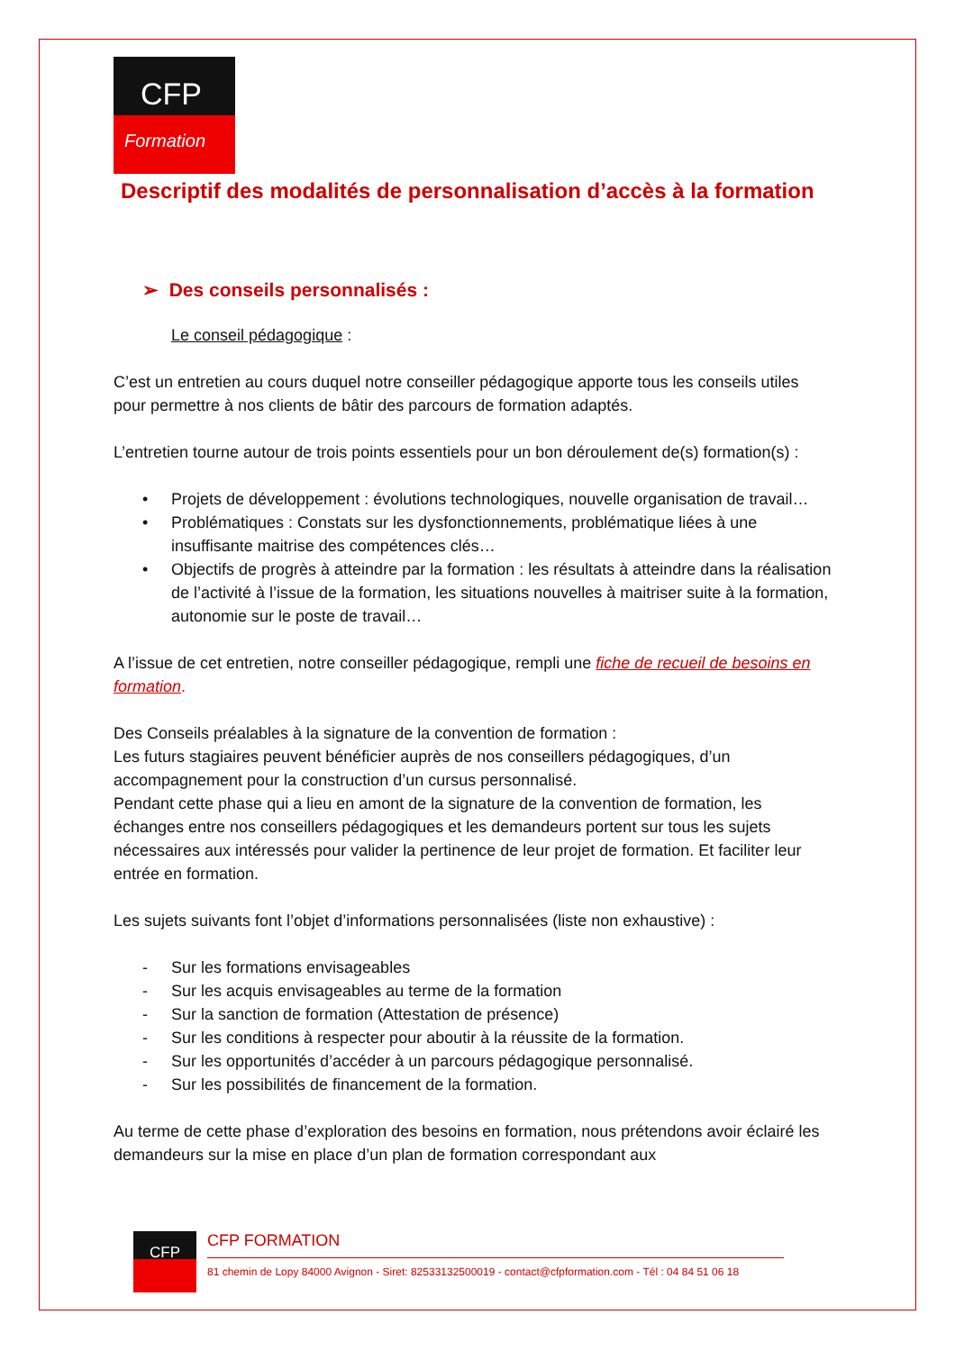CFP
Formation
Descriptif des modalités de personnalisation d’accès à la formation
➢ Des conseils personnalisés :
Le conseil pédagogique :
C’est un entretien au cours duquel notre conseiller pédagogique apporte tous les conseils utiles pour permettre à nos clients de bâtir des parcours de formation adaptés.
L’entretien tourne autour de trois points essentiels pour un bon déroulement de(s) formation(s) :
• Projets de développement : évolutions technologiques, nouvelle organisation de travail…
• Problématiques : Constats sur les dysfonctionnements, problématique liées à une insuffisante maitrise des compétences clés…
• Objectifs de progrès à atteindre par la formation : les résultats à atteindre dans la réalisation de l’activité à l’issue de la formation, les situations nouvelles à maitriser suite à la formation, autonomie sur le poste de travail…
A l’issue de cet entretien, notre conseiller pédagogique, rempli une fiche de recueil de besoins en formation.
Des Conseils préalables à la signature de la convention de formation :
Les futurs stagiaires peuvent bénéficier auprès de nos conseillers pédagogiques, d’un accompagnement pour la construction d’un cursus personnalisé.
Pendant cette phase qui a lieu en amont de la signature de la convention de formation, les échanges entre nos conseillers pédagogiques et les demandeurs portent sur tous les sujets nécessaires aux intéressés pour valider la pertinence de leur projet de formation. Et faciliter leur entrée en formation.
Les sujets suivants font l’objet d’informations personnalisées (liste non exhaustive) :
- Sur les formations envisageables
- Sur les acquis envisageables au terme de la formation
- Sur la sanction de formation (Attestation de présence)
- Sur les conditions à respecter pour aboutir à la réussite de la formation.
- Sur les opportunités d’accéder à un parcours pédagogique personnalisé.
- Sur les possibilités de financement de la formation.
Au terme de cette phase d’exploration des besoins en formation, nous prétendons avoir éclairé les demandeurs sur la mise en place d’un plan de formation correspondant aux
CFP
CFP FORMATION
81 chemin de Lopy 84000 Avignon - Siret: 82533132500019 - contact@cfpformation.com - Tél : 04 84 51 06 18